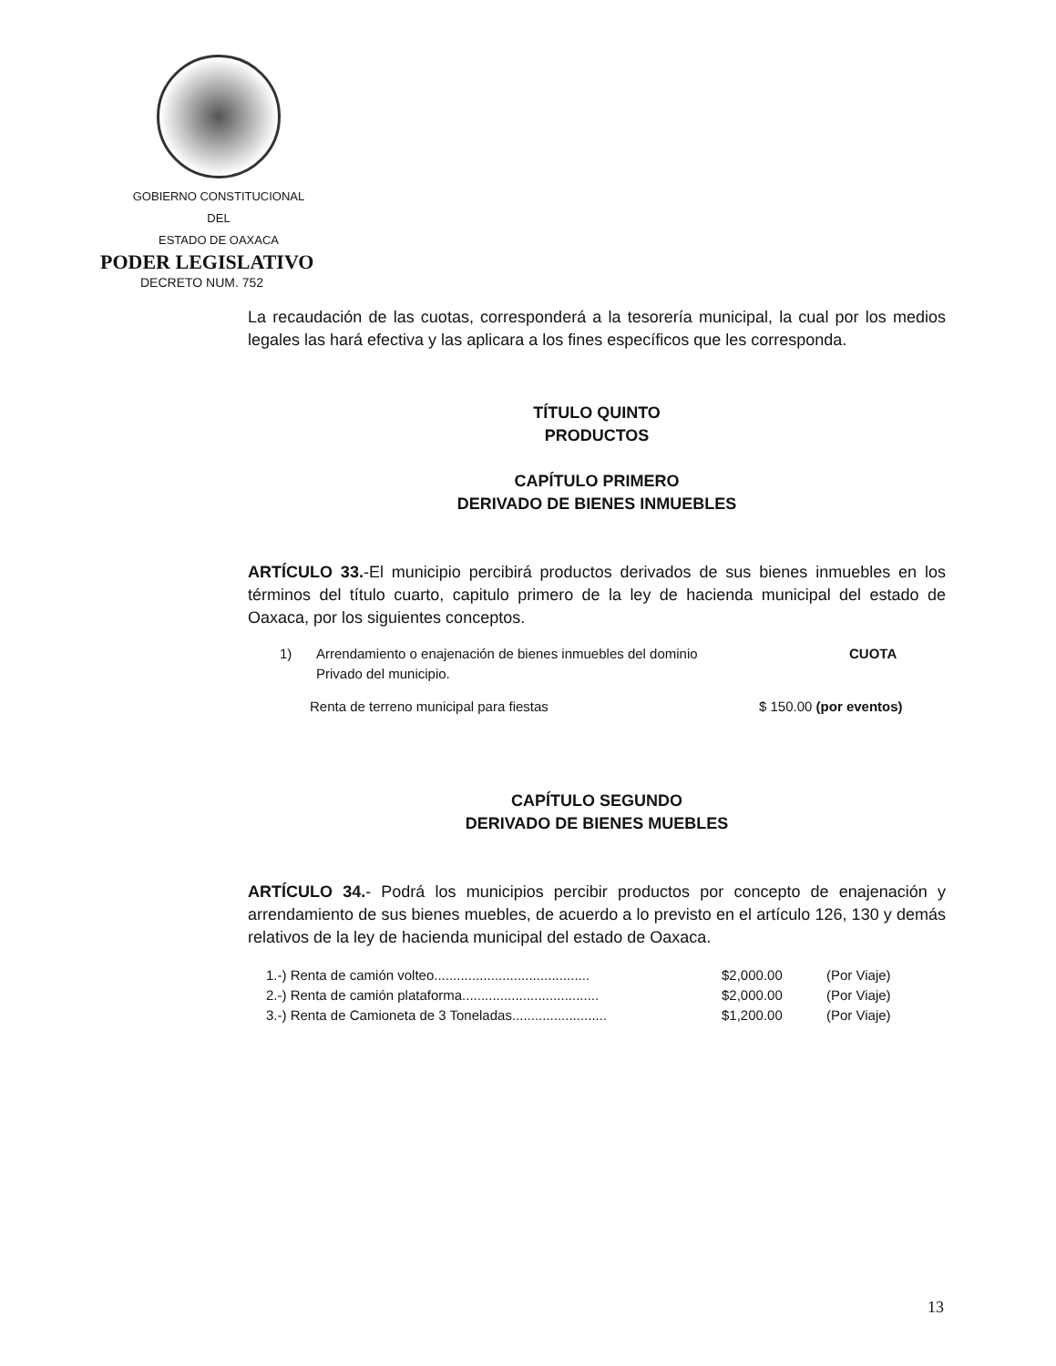GOBIERNO CONSTITUCIONAL
DEL
ESTADO DE OAXACA
PODER LEGISLATIVO
DECRETO NUM. 752
La recaudación de las cuotas, corresponderá a la tesorería municipal, la cual por los medios legales las hará efectiva y las aplicara a los fines específicos que les corresponda.
TÍTULO QUINTO
PRODUCTOS
CAPÍTULO PRIMERO
DERIVADO DE BIENES INMUEBLES
ARTÍCULO 33.-El municipio percibirá productos derivados de sus bienes inmuebles en los términos del título cuarto, capitulo primero de la ley de hacienda municipal del estado de Oaxaca, por los siguientes conceptos.
1) Arrendamiento o enajenación de bienes inmuebles del dominio
Privado del municipio. CUOTA
Renta de terreno municipal para fiestas $ 150.00 (por eventos)
CAPÍTULO SEGUNDO
DERIVADO DE BIENES MUEBLES
ARTÍCULO 34.- Podrá los municipios percibir productos por concepto de enajenación y arrendamiento de sus bienes muebles, de acuerdo a lo previsto en el artículo 126, 130 y demás relativos de la ley de hacienda municipal del estado de Oaxaca.
1.-) Renta de camión volteo......................................... $2,000.00 (Por Viaje)
2.-) Renta de camión plataforma.................................... $2,000.00 (Por Viaje)
3.-) Renta de Camioneta de 3 Toneladas......................... $1,200.00 (Por Viaje)
13